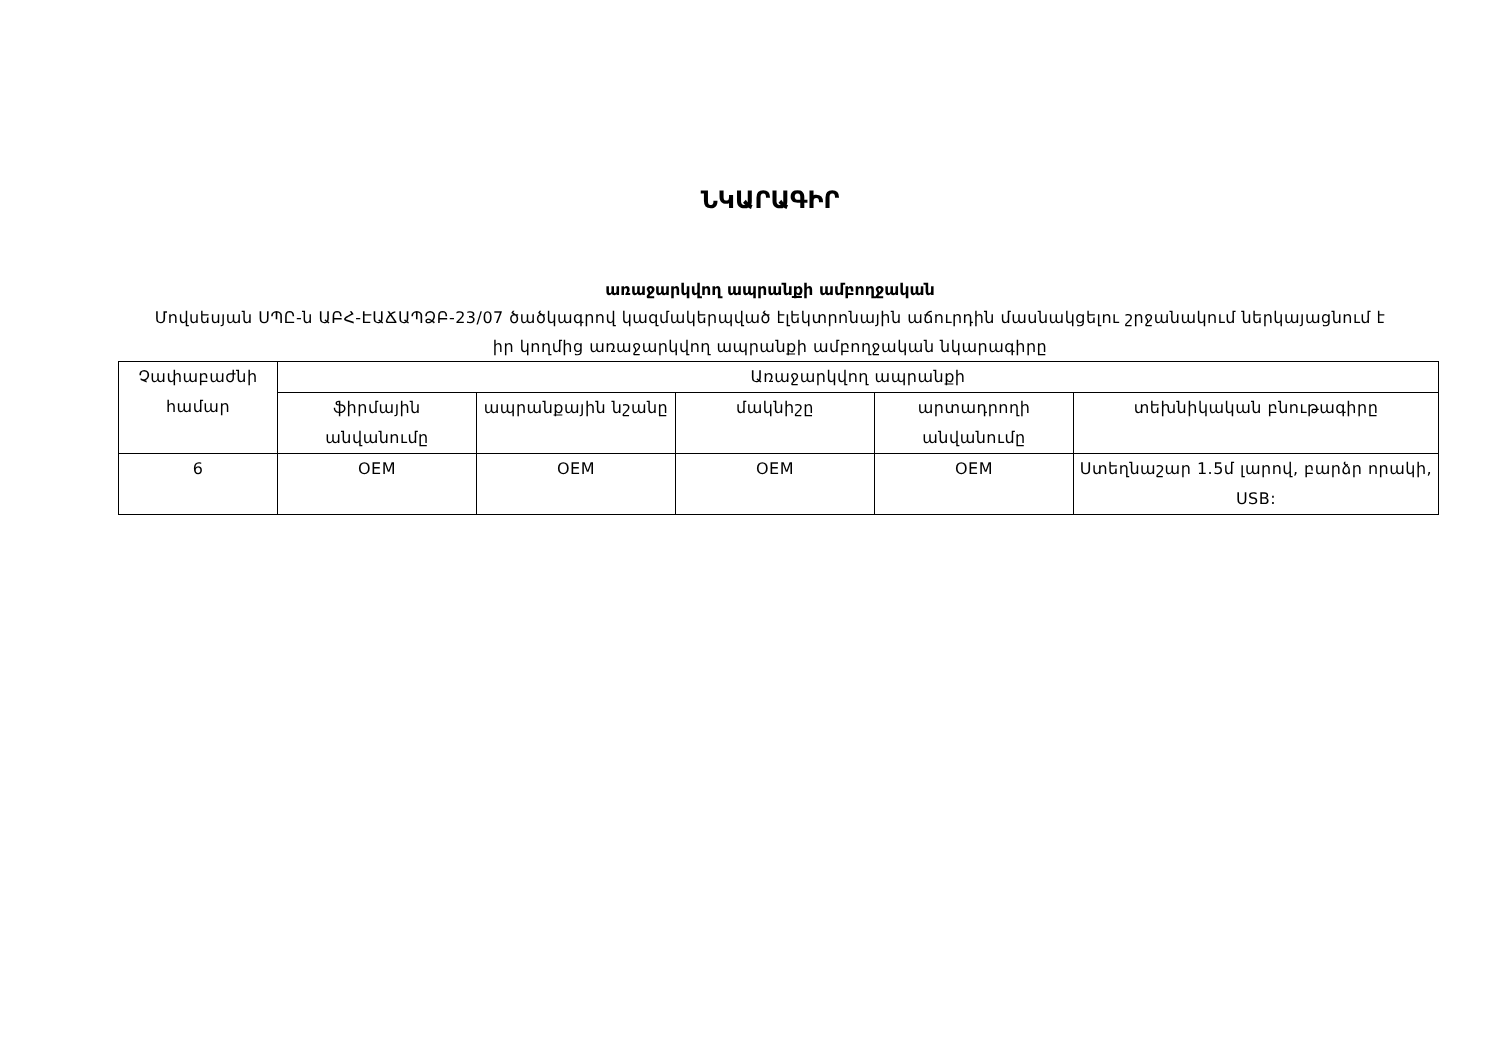ՆԿԱՐԱԳԻՐ
առաջարկվող ապրանքի ամբողջական
Մովսեսյան ՍՊԸ-ն ԱԲՀ-ԷԱՃԱՊՁԲ-23/07 ծածկագրով կազմակերպված էլեկտրոնային աճուրդին մասնակցելու շրջանակում ներկայացնում է իր կողմից առաջարկվող ապրանքի ամբողջական նկարագիրը
| Չափաբաժնի համար | Առաջարկվող ապրանքի | | | | |
| --- | --- | --- | --- | --- | --- |
| | ֆիրմային անվանումը | ապրանքային նշանը | մակնիշը | արտադրողի անվանումը | տեխնիկական բնութագիրը |
| 6 | OEM | OEM | OEM | OEM | Ստեղնաշար 1.5մ լարով, բարձր որակի, USB: |